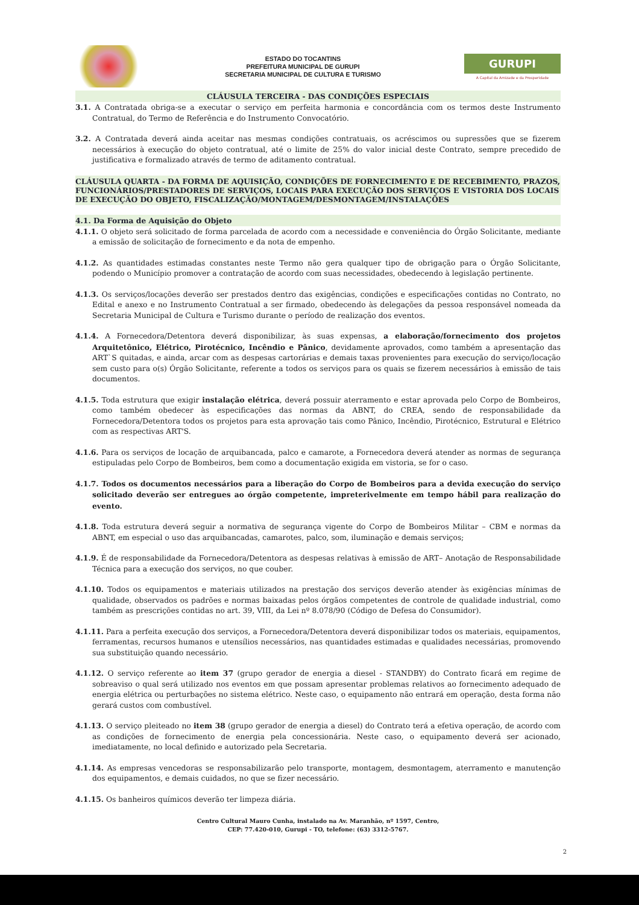ESTADO DO TOCANTINS
PREFEITURA MUNICIPAL DE GURUPI
SECRETARIA MUNICIPAL DE CULTURA E TURISMO
GURUPI
A Capital da Amizade e da Prosperidade
CLÁUSULA TERCEIRA - DAS CONDIÇÕES ESPECIAIS
3.1. A Contratada obriga-se a executar o serviço em perfeita harmonia e concordância com os termos deste Instrumento Contratual, do Termo de Referência e do Instrumento Convocatório.
3.2. A Contratada deverá ainda aceitar nas mesmas condições contratuais, os acréscimos ou supressões que se fizerem necessários à execução do objeto contratual, até o limite de 25% do valor inicial deste Contrato, sempre precedido de justificativa e formalizado através de termo de aditamento contratual.
CLÁUSULA QUARTA - DA FORMA DE AQUISIÇÃO, CONDIÇÕES DE FORNECIMENTO E DE RECEBIMENTO, PRAZOS, FUNCIONÁRIOS/PRESTADORES DE SERVIÇOS, LOCAIS PARA EXECUÇÃO DOS SERVIÇOS E VISTORIA DOS LOCAIS DE EXECUÇÃO DO OBJETO, FISCALIZAÇÃO/MONTAGEM/DESMONTAGEM/INSTALAÇÕES
4.1. Da Forma de Aquisição do Objeto
4.1.1. O objeto será solicitado de forma parcelada de acordo com a necessidade e conveniência do Órgão Solicitante, mediante a emissão de solicitação de fornecimento e da nota de empenho.
4.1.2. As quantidades estimadas constantes neste Termo não gera qualquer tipo de obrigação para o Órgão Solicitante, podendo o Município promover a contratação de acordo com suas necessidades, obedecendo à legislação pertinente.
4.1.3. Os serviços/locações deverão ser prestados dentro das exigências, condições e especificações contidas no Contrato, no Edital e anexo e no Instrumento Contratual a ser firmado, obedecendo às delegações da pessoa responsável nomeada da Secretaria Municipal de Cultura e Turismo durante o período de realização dos eventos.
4.1.4. A Fornecedora/Detentora deverá disponibilizar, às suas expensas, a elaboração/fornecimento dos projetos Arquitetônico, Elétrico, Pirotécnico, Incêndio e Pânico, devidamente aprovados, como também a apresentação das ART`S quitadas, e ainda, arcar com as despesas cartorárias e demais taxas provenientes para execução do serviço/locação sem custo para o(s) Órgão Solicitante, referente a todos os serviços para os quais se fizerem necessários à emissão de tais documentos.
4.1.5. Toda estrutura que exigir instalação elétrica, deverá possuir aterramento e estar aprovada pelo Corpo de Bombeiros, como também obedecer às especificações das normas da ABNT, do CREA, sendo de responsabilidade da Fornecedora/Detentora todos os projetos para esta aprovação tais como Pânico, Incêndio, Pirotécnico, Estrutural e Elétrico com as respectivas ART'S.
4.1.6. Para os serviços de locação de arquibancada, palco e camarote, a Fornecedora deverá atender as normas de segurança estipuladas pelo Corpo de Bombeiros, bem como a documentação exigida em vistoria, se for o caso.
4.1.7. Todos os documentos necessários para a liberação do Corpo de Bombeiros para a devida execução do serviço solicitado deverão ser entregues ao órgão competente, impreterivelmente em tempo hábil para realização do evento.
4.1.8. Toda estrutura deverá seguir a normativa de segurança vigente do Corpo de Bombeiros Militar – CBM e normas da ABNT, em especial o uso das arquibancadas, camarotes, palco, som, iluminação e demais serviços;
4.1.9. É de responsabilidade da Fornecedora/Detentora as despesas relativas à emissão de ART– Anotação de Responsabilidade Técnica para a execução dos serviços, no que couber.
4.1.10. Todos os equipamentos e materiais utilizados na prestação dos serviços deverão atender às exigências mínimas de qualidade, observados os padrões e normas baixadas pelos órgãos competentes de controle de qualidade industrial, como também as prescrições contidas no art. 39, VIII, da Lei nº 8.078/90 (Código de Defesa do Consumidor).
4.1.11. Para a perfeita execução dos serviços, a Fornecedora/Detentora deverá disponibilizar todos os materiais, equipamentos, ferramentas, recursos humanos e utensílios necessários, nas quantidades estimadas e qualidades necessárias, promovendo sua substituição quando necessário.
4.1.12. O serviço referente ao item 37 (grupo gerador de energia a diesel - STANDBY) do Contrato ficará em regime de sobreaviso o qual será utilizado nos eventos em que possam apresentar problemas relativos ao fornecimento adequado de energia elétrica ou perturbações no sistema elétrico. Neste caso, o equipamento não entrará em operação, desta forma não gerará custos com combustível.
4.1.13. O serviço pleiteado no item 38 (grupo gerador de energia a diesel) do Contrato terá a efetiva operação, de acordo com as condições de fornecimento de energia pela concessionária. Neste caso, o equipamento deverá ser acionado, imediatamente, no local definido e autorizado pela Secretaria.
4.1.14. As empresas vencedoras se responsabilizarão pelo transporte, montagem, desmontagem, aterramento e manutenção dos equipamentos, e demais cuidados, no que se fizer necessário.
4.1.15. Os banheiros químicos deverão ter limpeza diária.
Centro Cultural Mauro Cunha, instalado na Av. Maranhão, nº 1597, Centro,
CEP: 77.420-010, Gurupi - TO, telefone: (63) 3312-5767.
2